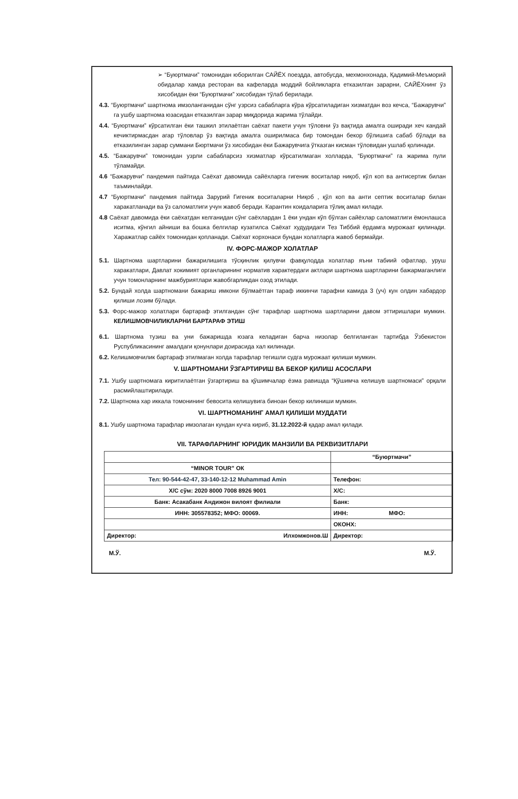➢ “Буюртмачи” томонидан юборилган САЙЁХ поездда, автобусда, мехмонхонада, Қадимий-Меъморий обидалар хамда ресторан ва кафеларда моддий бойликларга етказилган зарарни, САЙЁХнинг ўз хисобидан ёки “Буюртмачи” хисобидан тўлаб берилади.
4.3. “Буюртмачи” шартнома имзоланганидан сўнг узрсиз сабабларга кўра кўрсатиладиган хизматдан воз кечса, “Бажарувчи” га ушбу шартнома юзасидан етказилган зарар миқдорида жарима тўлайди.
4.4. “Буюртмачи” кўрсатилган ёки ташкил этилаётган саёхат пакети учун тўловни ўз вақтида амалга оширади хеч кандай кечиктирмасдан агар тўловлар ўз вақтида амалга оширилмаса бир томондан бекор бўлишига сабаб бўлади ва етказилинган зарар суммани Бюртмачи ўз хисобидан ёки Бажарувчига ўтказган кисман тўловидан ушлаб қолинади.
4.5. “Бажарувчи” томонидан узрли сабабларсиз хизматлар кўрсатилмаган холларда, “Буюртмачи” га жарима пули тўламайди.
4.6 “Бажарувчи” пандемия пайтида Саёхат давомида сайёхларга гигеник воситалар ниқоб, кўл коп ва антисертик билан таъминлайди.
4.7 “Буюртмачи” пандемия пайтида Зарурий Гигеник воситаларни Ниқоб , қўл коп ва анти септик воситалар билан харакатланади ва ўз саломатлиги учун жавоб беради. Карантин коидаларига тўлиқ амал килади.
4.8 Саёхат давомида ёки саёхатдан келганидан сўнг саёхлардан 1 ёки ундан кўп бўлган сайёхлар саломатлиги ёмонлашса иситма, кўнгил айниши ва бошка белгилар кузатилса Саёхат худудидаги Тез Тиббий ёрдамга мурожаат қилинади. Харажатлар сайёх томонидан қопланади. Саёхат корхонаси бундан холатларга жавоб бермайди.
IV. ФОРС-МАЖОР ХОЛАТЛАР
5.1. Шартнома шартларини бажарилишига тўсқинлик қилувчи фавқулодда холатлар яъни табиий офатлар, уруш харакатлари, Давлат хокимият органларининг норматив характердаги актлари шартнома шартларини бажармаганлиги учун томонларнинг мажбуриятлари жавобгарликдан озод этилади.
5.2. Бундай холда шартномани бажариш имкони бўлмаётган тараф иккинчи тарафни камида 3 (уч) кун олдин хабардор қилиши лозим бўлади.
5.3. Форс-мажор холатлари бартараф этилгандан сўнг тарафлар шартнома шартларини давом эттиришлари мумкин. КЕЛИШМОВЧИЛИКЛАРНИ БАРТАРАФ ЭТИШ
6.1. Шартнома тузиш ва уни бажаришда юзага келадиган барча низолар белгиланган тартибда Ўзбекистон Руспубликасининг амалдаги қонунлари доирасида хал килинади.
6.2. Келишмовчилик бартараф этилмаган холда тарафлар тегишли судга мурожаат қилиши мумкин.
V. ШАРТНОМАНИ ЎЗГАРТИРИШ ВА БЕКОР ҚИЛИШ АСОСЛАРИ
7.1. Ушбу шартномага киритилаётган ўзгартириш ва қўшимчалар ёзма равишда “Қўшимча келишув шартномаси” орқали расмийлаштирилади.
7.2. Шартнома хар иккала томонининг бевосита келишувига биноан бекор килиниши мумкин.
VI. ШАРТНОМАНИНГ АМАЛ ҚИЛИШИ МУДДАТИ
8.1. Ушбу шартнома тарафлар имзолаган кундан кучга кириб, 31.12.2022-й қадар амал қилади.
VII. ТАРАФЛАРНИНГ ЮРИДИК МАНЗИЛИ ВА РЕКВИЗИТЛАРИ
| | “Буюртмачи” |
| “MINOR TOUR” ОК | |
| Тел: 90-544-42-47, 33-140-12-12 Muhammad Amin | Телефон: |
| Х/С сўм: 2020 8000 7008 8926 9001 | Х/С: |
| Банк: Асакабанк Андижон вилоят филиали | Банк: |
| ИНН: 305578352; МФО: 00069. | ИНН: МФО: |
| | ОКОНХ: |
| Директор: Илхомжонов.Ш | Директор: |
М.Ў. М.Ў.